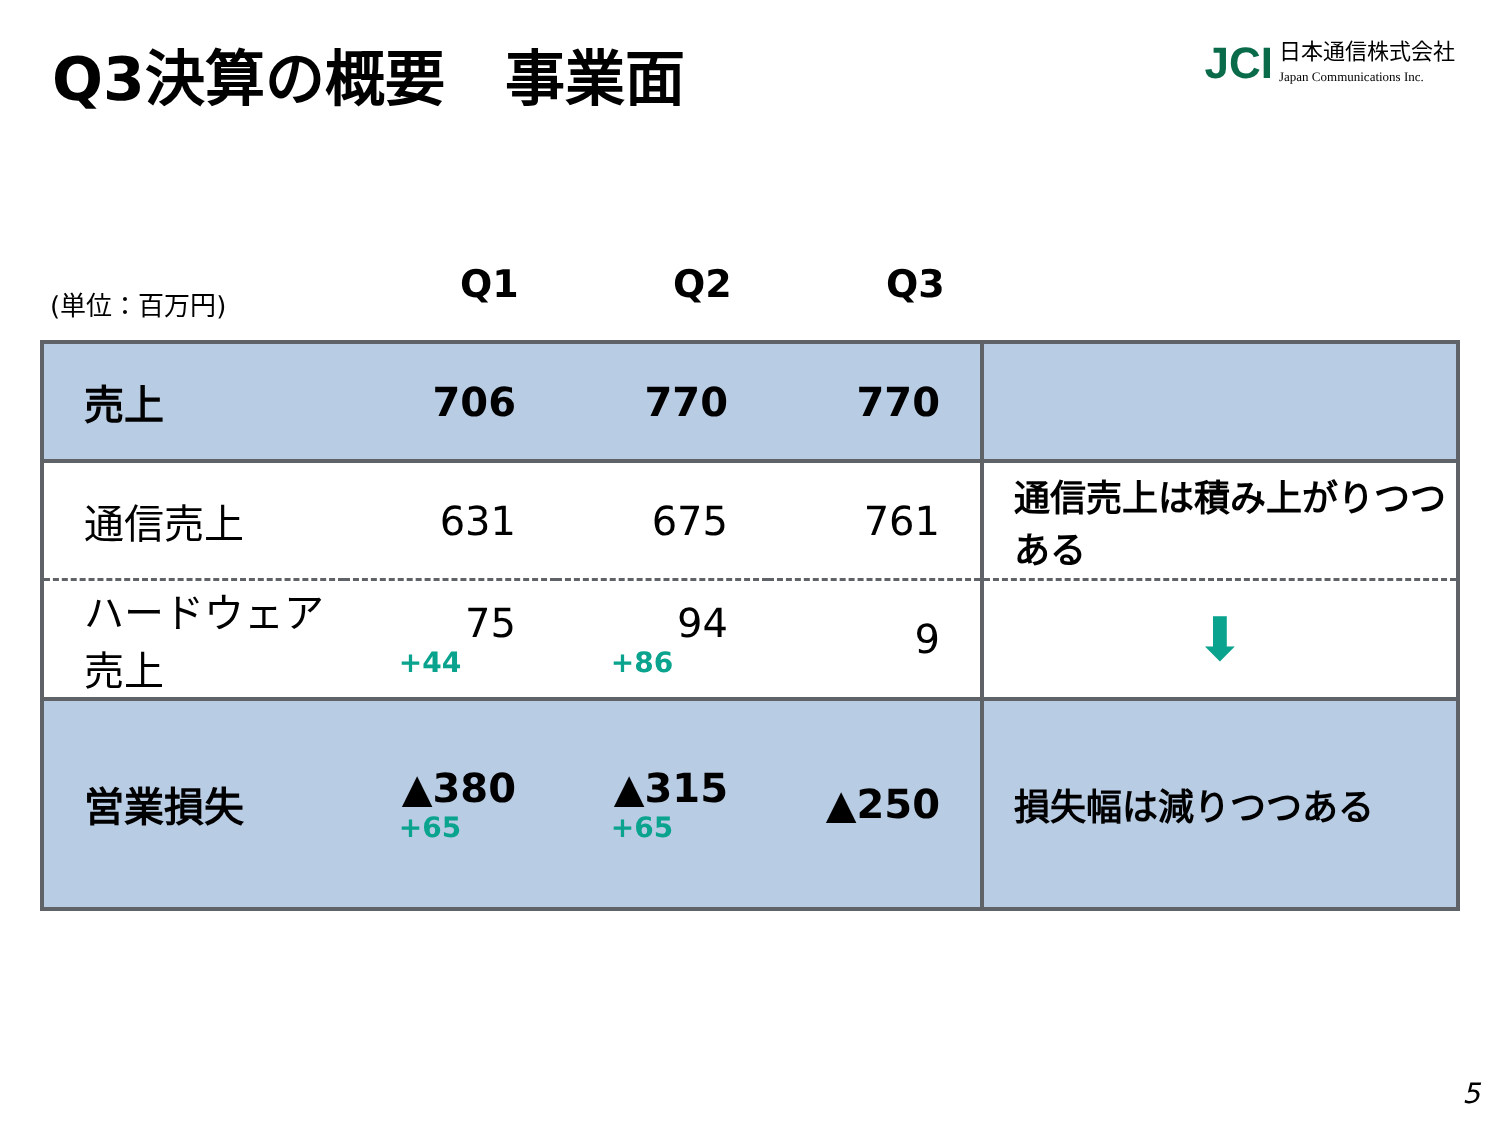Q3決算の概要　事業面
JCI 日本通信株式会社
Japan Communications Inc.
(単位：百万円) Q1 Q2 Q3
| 売上 | 706 | 770 | 770 | |
| 通信売上 | 631 | 675 | 761 | 通信売上は積み上がりつつある |
| ハードウェア売上 | 75 +44 | 94 +86 | 9 | ⬇ |
| 営業損失 | ▲380 +65 | ▲315 +65 | ▲250 | 損失幅は減りつつある |
5